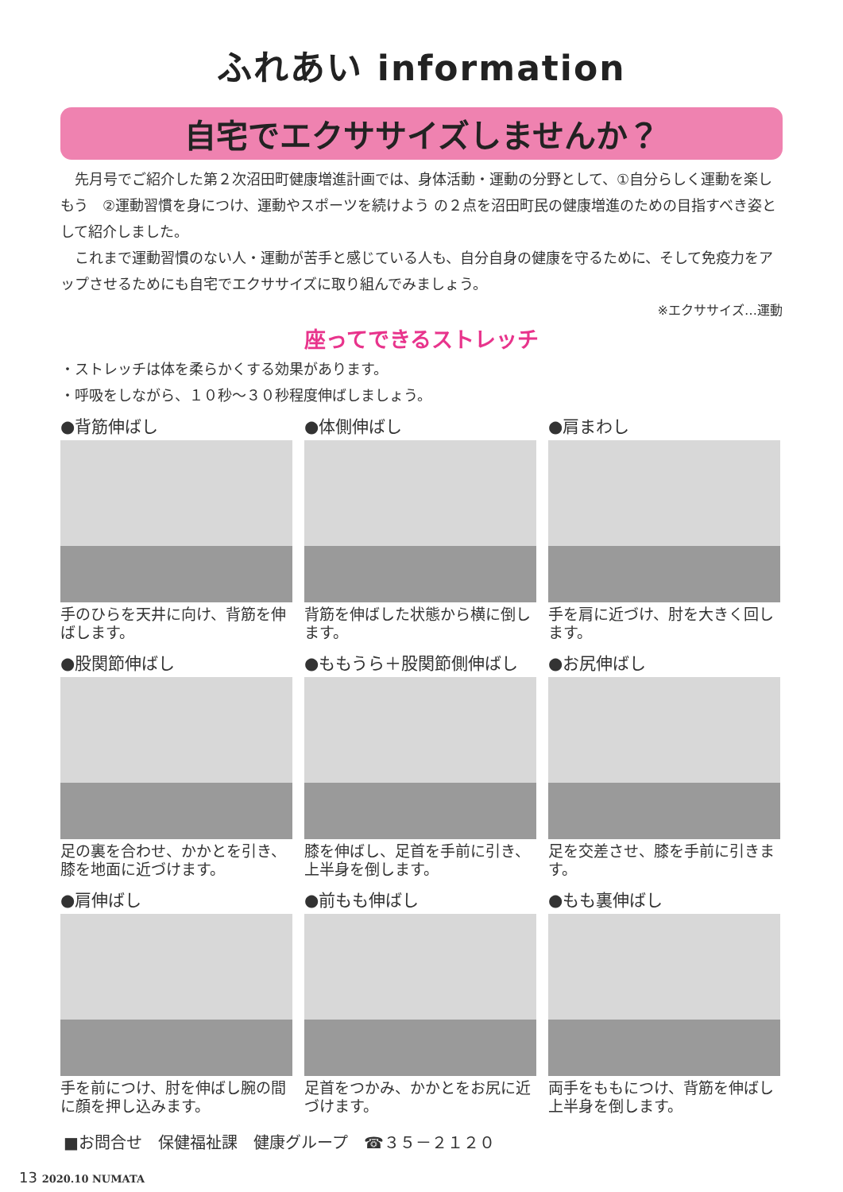ふれあい information
自宅でエクササイズしませんか？
　先月号でご紹介した第２次沼田町健康増進計画では、身体活動・運動の分野として、①自分らしく運動を楽しもう　②運動習慣を身につけ、運動やスポーツを続けよう の２点を沼田町民の健康増進のための目指すべき姿として紹介しました。
　これまで運動習慣のない人・運動が苦手と感じている人も、自分自身の健康を守るために、そして免疫力をアップさせるためにも自宅でエクササイズに取り組んでみましょう。
※エクササイズ…運動
座ってできるストレッチ
・ストレッチは体を柔らかくする効果があります。
・呼吸をしながら、１０秒～３０秒程度伸ばしましょう。
●背筋伸ばし
手のひらを天井に向け、背筋を伸ばします。
●体側伸ばし
背筋を伸ばした状態から横に倒します。
●肩まわし
手を肩に近づけ、肘を大きく回します。
●股関節伸ばし
足の裏を合わせ、かかとを引き、膝を地面に近づけます。
●ももうら＋股関節側伸ばし
膝を伸ばし、足首を手前に引き、上半身を倒します。
●お尻伸ばし
足を交差させ、膝を手前に引きます。
●肩伸ばし
手を前につけ、肘を伸ばし腕の間に顔を押し込みます。
●前もも伸ばし
足首をつかみ、かかとをお尻に近づけます。
●もも裏伸ばし
両手をももにつけ、背筋を伸ばし上半身を倒します。
■お問合せ　保健福祉課　健康グループ　☎３５－２１２０
13 2020.10 NUMATA